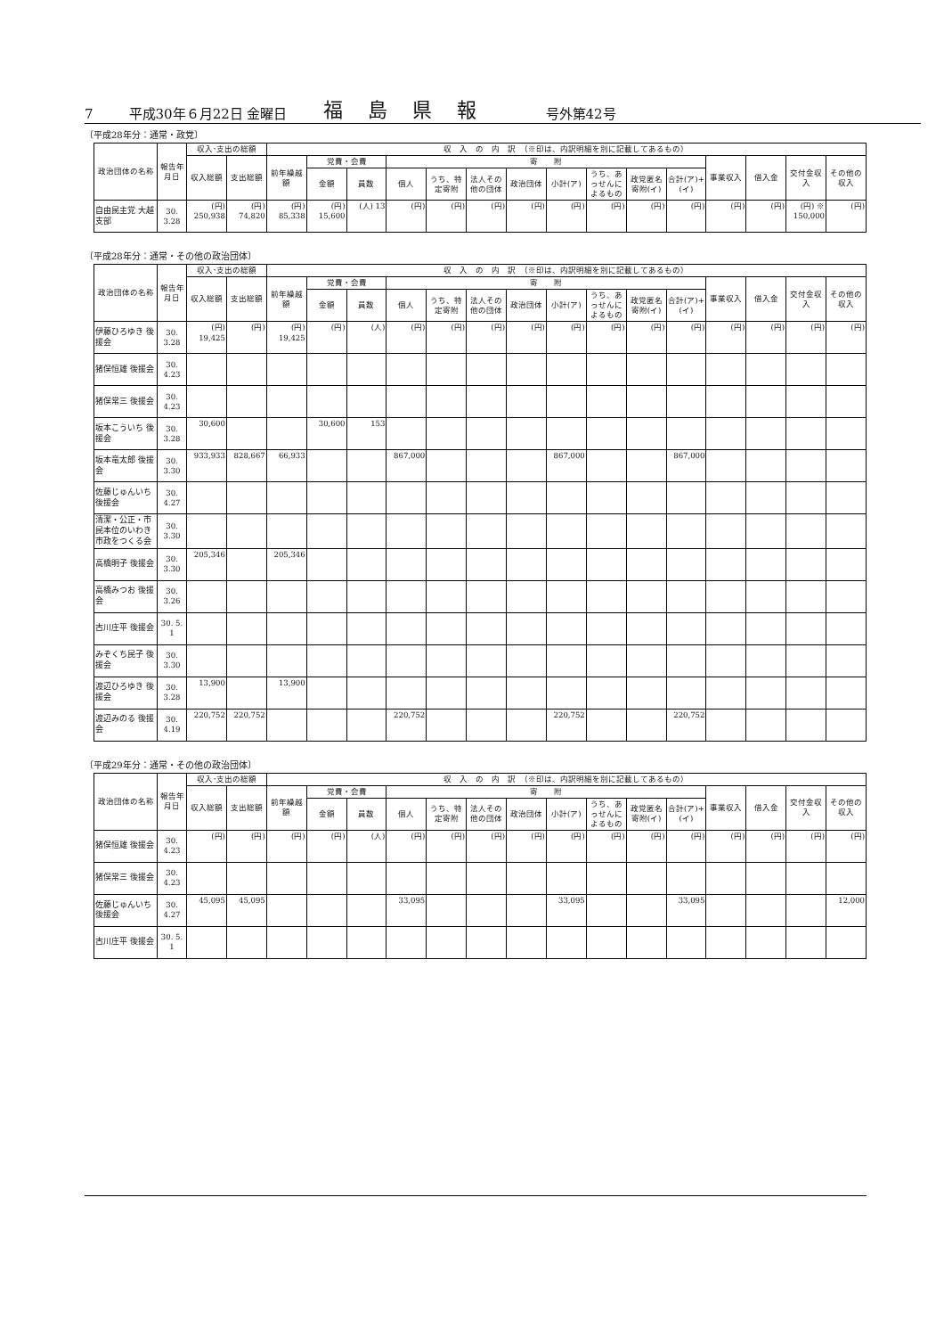7 平成30年６月22日 金曜日 福島県報 号外第42号
〔平成28年分：通常・政党〕
| 政治団体の名称 | 報告年月日 | 収入･支出の総額 | | 収 入 の 内 訳 （※印は、内訳明細を別に記載してあるもの） | | | | | | | | | | | | | | |
| --- | --- | --- | --- | --- | --- | --- | --- | --- | --- | --- | --- | --- | --- | --- | --- | --- | --- | --- |
| | | 収入総額 | 支出総額 | 前年繰越額 | 党費・会費 | | 寄 附 | | | | | | | | 事業収入 | 借入金 | 交付金収入 | その他の収入 |
| | | | | | 金額 | 員数 | 個人 | うち、特定寄附 | 法人その他の団体 | 政治団体 | 小計(ア) | うち、あっせんによるもの | 政党匿名寄附(イ) | 合計(ア)+(イ) | | | | |
| 自由民主党 大越支部 | 30. 3.28 | (円) 250,938 | (円) 74,820 | (円) 85,338 | (円) 15,600 | (人) 13 | (円) | (円) | (円) | (円) | (円) | (円) | (円) | (円) | (円) | (円) | (円) ※ 150,000 | (円) |
〔平成28年分：通常・その他の政治団体〕
| 政治団体の名称 | 報告年月日 | 収入･支出の総額 | | 収 入 の 内 訳 （※印は、内訳明細を別に記載してあるもの） | | | | | | | | | | | | | | |
| --- | --- | --- | --- | --- | --- | --- | --- | --- | --- | --- | --- | --- | --- | --- | --- | --- | --- | --- |
| | | 収入総額 | 支出総額 | 前年繰越額 | 党費・会費 | | 寄 附 | | | | | | | | 事業収入 | 借入金 | 交付金収入 | その他の収入 |
| | | | | | 金額 | 員数 | 個人 | うち、特定寄附 | 法人その他の団体 | 政治団体 | 小計(ア) | うち、あっせんによるもの | 政党匿名寄附(イ) | 合計(ア)+(イ) | | | | |
| 伊藤ひろゆき 後援会 | 30. 3.28 | (円) 19,425 | (円) | (円) 19,425 | (円) | (人) | (円) | (円) | (円) | (円) | (円) | (円) | (円) | (円) | (円) | (円) | (円) | (円) |
| 猪俣恒雄 後援会 | 30. 4.23 | | | | | | | | | | | | | | | | | |
| 猪俣常三 後援会 | 30. 4.23 | | | | | | | | | | | | | | | | | |
| 坂本こういち 後援会 | 30. 3.28 | 30,600 | | | 30,600 | 153 | | | | | | | | | | | | |
| 坂本竜太郎 後援会 | 30. 3.30 | 933,933 | 828,667 | 66,933 | | | 867,000 | | | | 867,000 | | | 867,000 | | | | |
| 佐藤じゅんいち 後援会 | 30. 4.27 | | | | | | | | | | | | | | | | | |
| 清潔・公正・市民本位のいわき市政をつくる会 | 30. 3.30 | | | | | | | | | | | | | | | | | |
| 高橋明子 後援会 | 30. 3.30 | 205,346 | | 205,346 | | | | | | | | | | | | | | |
| 高橋みつお 後援会 | 30. 3.26 | | | | | | | | | | | | | | | | | |
| 古川庄平 後援会 | 30. 5. 1 | | | | | | | | | | | | | | | | | |
| みぞくち民子 後援会 | 30. 3.30 | | | | | | | | | | | | | | | | | |
| 渡辺ひろゆき 後援会 | 30. 3.28 | 13,900 | | 13,900 | | | | | | | | | | | | | | |
| 渡辺みのる 後援会 | 30. 4.19 | 220,752 | 220,752 | | | | 220,752 | | | | 220,752 | | | 220,752 | | | | |
〔平成29年分：通常・その他の政治団体〕
| 政治団体の名称 | 報告年月日 | 収入･支出の総額 | | 収 入 の 内 訳 （※印は、内訳明細を別に記載してあるもの） | | | | | | | | | | | | | | |
| --- | --- | --- | --- | --- | --- | --- | --- | --- | --- | --- | --- | --- | --- | --- | --- | --- | --- | --- |
| | | 収入総額 | 支出総額 | 前年繰越額 | 党費・会費 | | 寄 附 | | | | | | | | 事業収入 | 借入金 | 交付金収入 | その他の収入 |
| | | | | | 金額 | 員数 | 個人 | うち、特定寄附 | 法人その他の団体 | 政治団体 | 小計(ア) | うち、あっせんによるもの | 政党匿名寄附(イ) | 合計(ア)+(イ) | | | | |
| 猪俣恒雄 後援会 | 30. 4.23 | (円) | (円) | (円) | (円) | (人) | (円) | (円) | (円) | (円) | (円) | (円) | (円) | (円) | (円) | (円) | (円) | (円) |
| 猪俣常三 後援会 | 30. 4.23 | | | | | | | | | | | | | | | | | |
| 佐藤じゅんいち 後援会 | 30. 4.27 | 45,095 | 45,095 | | | | 33,095 | | | | 33,095 | | | 33,095 | | | | 12,000 |
| 古川庄平 後援会 | 30. 5. 1 | | | | | | | | | | | | | | | | | |